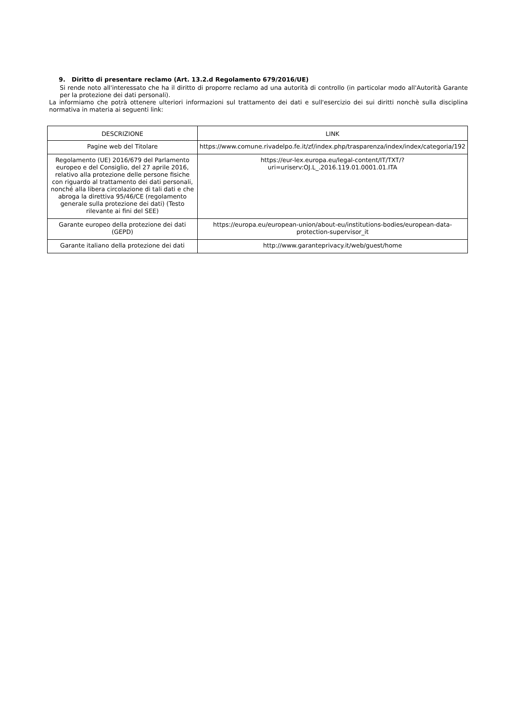9. Diritto di presentare reclamo (Art. 13.2.d Regolamento 679/2016/UE)
Si rende noto all'interessato che ha il diritto di proporre reclamo ad una autorità di controllo (in particolar modo all'Autorità Garante per la protezione dei dati personali).
La informiamo che potrà ottenere ulteriori informazioni sul trattamento dei dati e sull'esercizio dei sui diritti nonchè sulla disciplina normativa in materia ai seguenti link:
| DESCRIZIONE | LINK |
| --- | --- |
| Pagine web del Titolare | https://www.comune.rivadelpo.fe.it/zf/index.php/trasparenza/index/index/categoria/192 |
| Regolamento (UE) 2016/679 del Parlamento europeo e del Consiglio, del 27 aprile 2016, relativo alla protezione delle persone fisiche con riguardo al trattamento dei dati personali, nonché alla libera circolazione di tali dati e che abroga la direttiva 95/46/CE (regolamento generale sulla protezione dei dati) (Testo rilevante ai fini del SEE) | https://eur-lex.europa.eu/legal-content/IT/TXT/?uri=uriserv:OJ.L_.2016.119.01.0001.01.ITA |
| Garante europeo della protezione dei dati (GEPD) | https://europa.eu/european-union/about-eu/institutions-bodies/european-data-protection-supervisor_it |
| Garante italiano della protezione dei dati | http://www.garanteprivacy.it/web/guest/home |